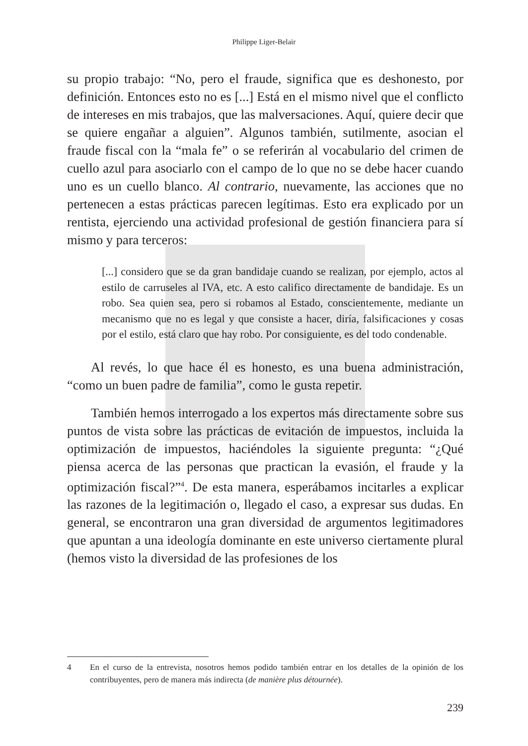Philippe Liger-Belair
su propio trabajo: “No, pero el fraude, significa que es deshonesto, por definición. Entonces esto no es [...] Está en el mismo nivel que el conflicto de intereses en mis trabajos, que las malversaciones. Aquí, quiere decir que se quiere engañar a alguien”. Algunos también, sutilmente, asocian el fraude fiscal con la “mala fe” o se referirán al vocabulario del crimen de cuello azul para asociarlo con el campo de lo que no se debe hacer cuando uno es un cuello blanco. Al contrario, nuevamente, las acciones que no pertenecen a estas prácticas parecen legítimas. Esto era explicado por un rentista, ejerciendo una actividad profesional de gestión financiera para sí mismo y para terceros:
[...] considero que se da gran bandidaje cuando se realizan, por ejemplo, actos al estilo de carruseles al IVA, etc. A esto califico directamente de bandidaje. Es un robo. Sea quien sea, pero si robamos al Estado, conscientemente, mediante un mecanismo que no es legal y que consiste a hacer, diría, falsificaciones y cosas por el estilo, está claro que hay robo. Por consiguiente, es del todo condenable.
Al revés, lo que hace él es honesto, es una buena administración, “como un buen padre de familia”, como le gusta repetir.
También hemos interrogado a los expertos más directamente sobre sus puntos de vista sobre las prácticas de evitación de impuestos, incluida la optimización de impuestos, haciéndoles la siguiente pregunta: “¿Qué piensa acerca de las personas que practican la evasión, el fraude y la optimización fiscal?”<sup>4</sup>. De esta manera, esperábamos incitarles a explicar las razones de la legitimación o, llegado el caso, a expresar sus dudas. En general, se encontraron una gran diversidad de argumentos legitimadores que apuntan a una ideología dominante en este universo ciertamente plural (hemos visto la diversidad de las profesiones de los
4 En el curso de la entrevista, nosotros hemos podido también entrar en los detalles de la opinión de los contribuyentes, pero de manera más indirecta (de manière plus détournée).
239